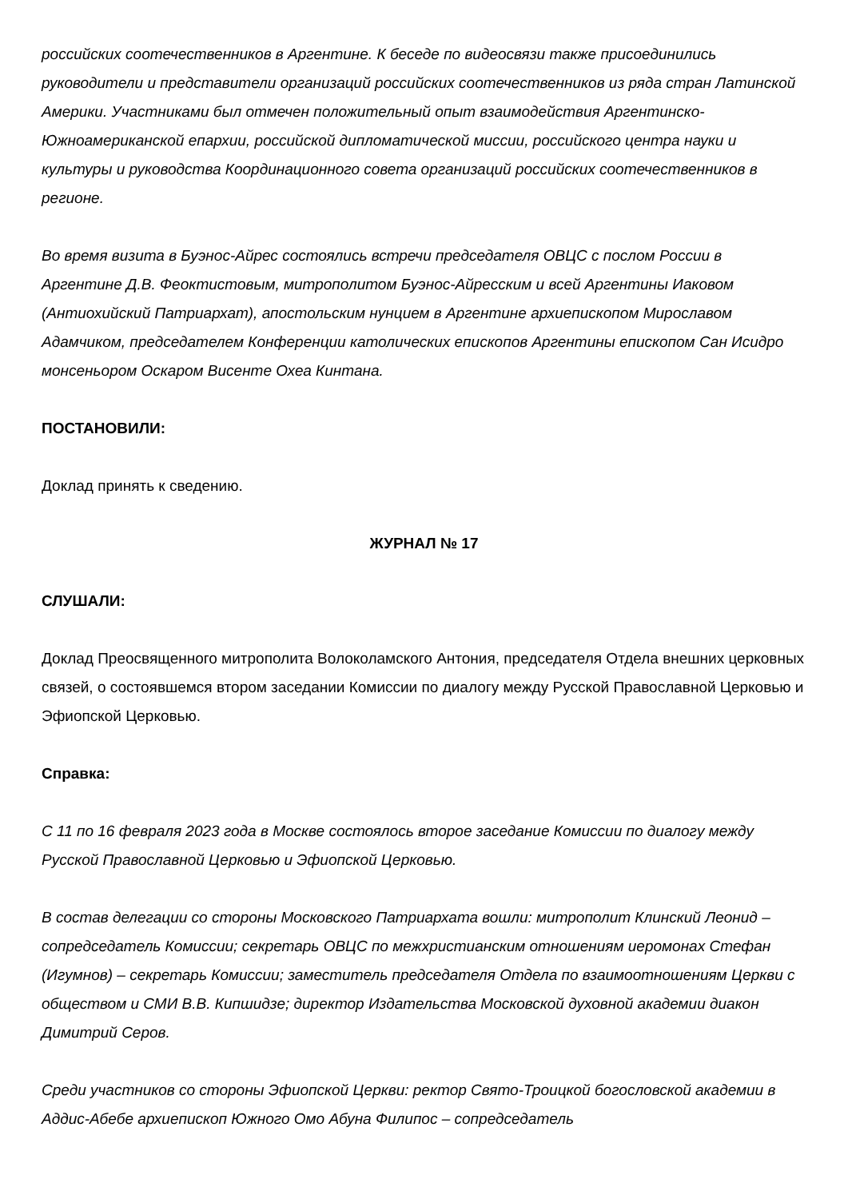российских соотечественников в Аргентине. К беседе по видеосвязи также присоединились руководители и представители организаций российских соотечественников из ряда стран Латинской Америки. Участниками был отмечен положительный опыт взаимодействия Аргентинско-Южноамериканской епархии, российской дипломатической миссии, российского центра науки и культуры и руководства Координационного совета организаций российских соотечественников в регионе.
Во время визита в Буэнос-Айрес состоялись встречи председателя ОВЦС с послом России в Аргентине Д.В. Феоктистовым, митрополитом Буэнос-Айресским и всей Аргентины Иаковом (Антиохийский Патриархат), апостольским нунцием в Аргентине архиепископом Мирославом Адамчиком, председателем Конференции католических епископов Аргентины епископом Сан Исидро монсеньором Оскаром Висенте Охеа Кинтана.
ПОСТАНОВИЛИ:
Доклад принять к сведению.
ЖУРНАЛ № 17
СЛУШАЛИ:
Доклад Преосвященного митрополита Волоколамского Антония, председателя Отдела внешних церковных связей, о состоявшемся втором заседании Комиссии по диалогу между Русской Православной Церковью и Эфиопской Церковью.
Справка:
С 11 по 16 февраля 2023 года в Москве состоялось второе заседание Комиссии по диалогу между Русской Православной Церковью и Эфиопской Церковью.
В состав делегации со стороны Московского Патриархата вошли: митрополит Клинский Леонид – сопредседатель Комиссии; секретарь ОВЦС по межхристианским отношениям иеромонах Стефан (Игумнов) – секретарь Комиссии; заместитель председателя Отдела по взаимоотношениям Церкви с обществом и СМИ В.В. Кипшидзе; директор Издательства Московской духовной академии диакон Димитрий Серов.
Среди участников со стороны Эфиопской Церкви: ректор Свято-Троицкой богословской академии в Аддис-Абебе архиепископ Южного Омо Абуна Филипос – сопредседатель